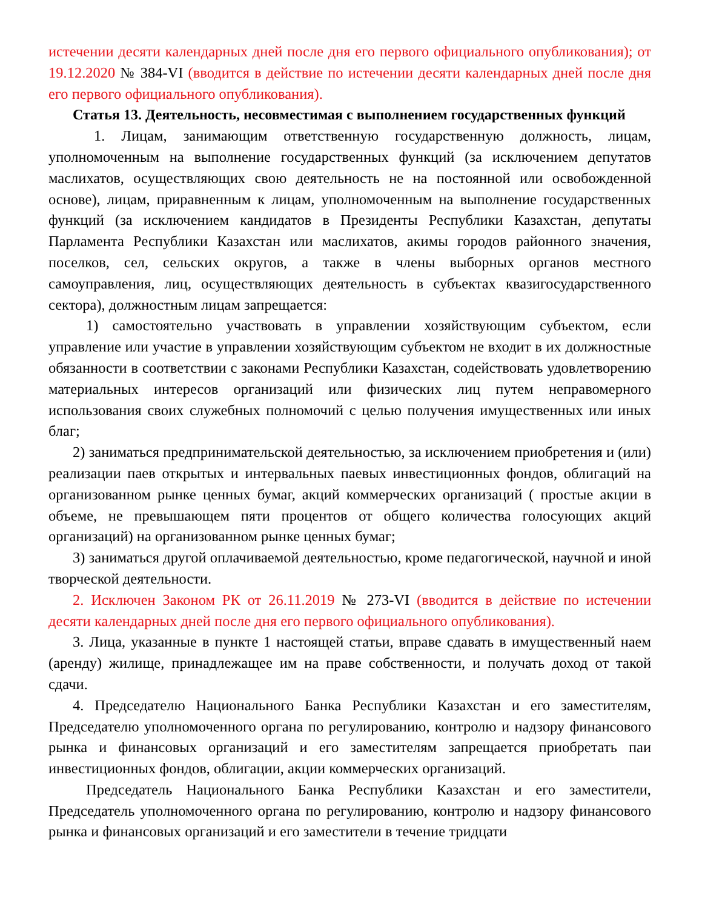истечении десяти календарных дней после дня его первого официального опубликования); от 19.12.2020 № 384-VI (вводится в действие по истечении десяти календарных дней после дня его первого официального опубликования).
Статья 13. Деятельность, несовместимая с выполнением государственных функций
1. Лицам, занимающим ответственную государственную должность, лицам, уполномоченным на выполнение государственных функций (за исключением депутатов маслихатов, осуществляющих свою деятельность не на постоянной или освобожденной основе), лицам, приравненным к лицам, уполномоченным на выполнение государственных функций (за исключением кандидатов в Президенты Республики Казахстан, депутаты Парламента Республики Казахстан или маслихатов, акимы городов районного значения, поселков, сел, сельских округов, а также в члены выборных органов местного самоуправления, лиц, осуществляющих деятельность в субъектах квазигосударственного сектора), должностным лицам запрещается:
1) самостоятельно участвовать в управлении хозяйствующим субъектом, если управление или участие в управлении хозяйствующим субъектом не входит в их должностные обязанности в соответствии с законами Республики Казахстан, содействовать удовлетворению материальных интересов организаций или физических лиц путем неправомерного использования своих служебных полномочий с целью получения имущественных или иных благ;
2) заниматься предпринимательской деятельностью, за исключением приобретения и (или) реализации паев открытых и интервальных паевых инвестиционных фондов, облигаций на организованном рынке ценных бумаг, акций коммерческих организаций ( простые акции в объеме, не превышающем пяти процентов от общего количества голосующих акций организаций) на организованном рынке ценных бумаг;
3) заниматься другой оплачиваемой деятельностью, кроме педагогической, научной и иной творческой деятельности.
2. Исключен Законом РК от 26.11.2019 № 273-VI (вводится в действие по истечении десяти календарных дней после дня его первого официального опубликования).
3. Лица, указанные в пункте 1 настоящей статьи, вправе сдавать в имущественный наем (аренду) жилище, принадлежащее им на праве собственности, и получать доход от такой сдачи.
4. Председателю Национального Банка Республики Казахстан и его заместителям, Председателю уполномоченного органа по регулированию, контролю и надзору финансового рынка и финансовых организаций и его заместителям запрещается приобретать паи инвестиционных фондов, облигации, акции коммерческих организаций.
Председатель Национального Банка Республики Казахстан и его заместители, Председатель уполномоченного органа по регулированию, контролю и надзору финансового рынка и финансовых организаций и его заместители в течение тридцати